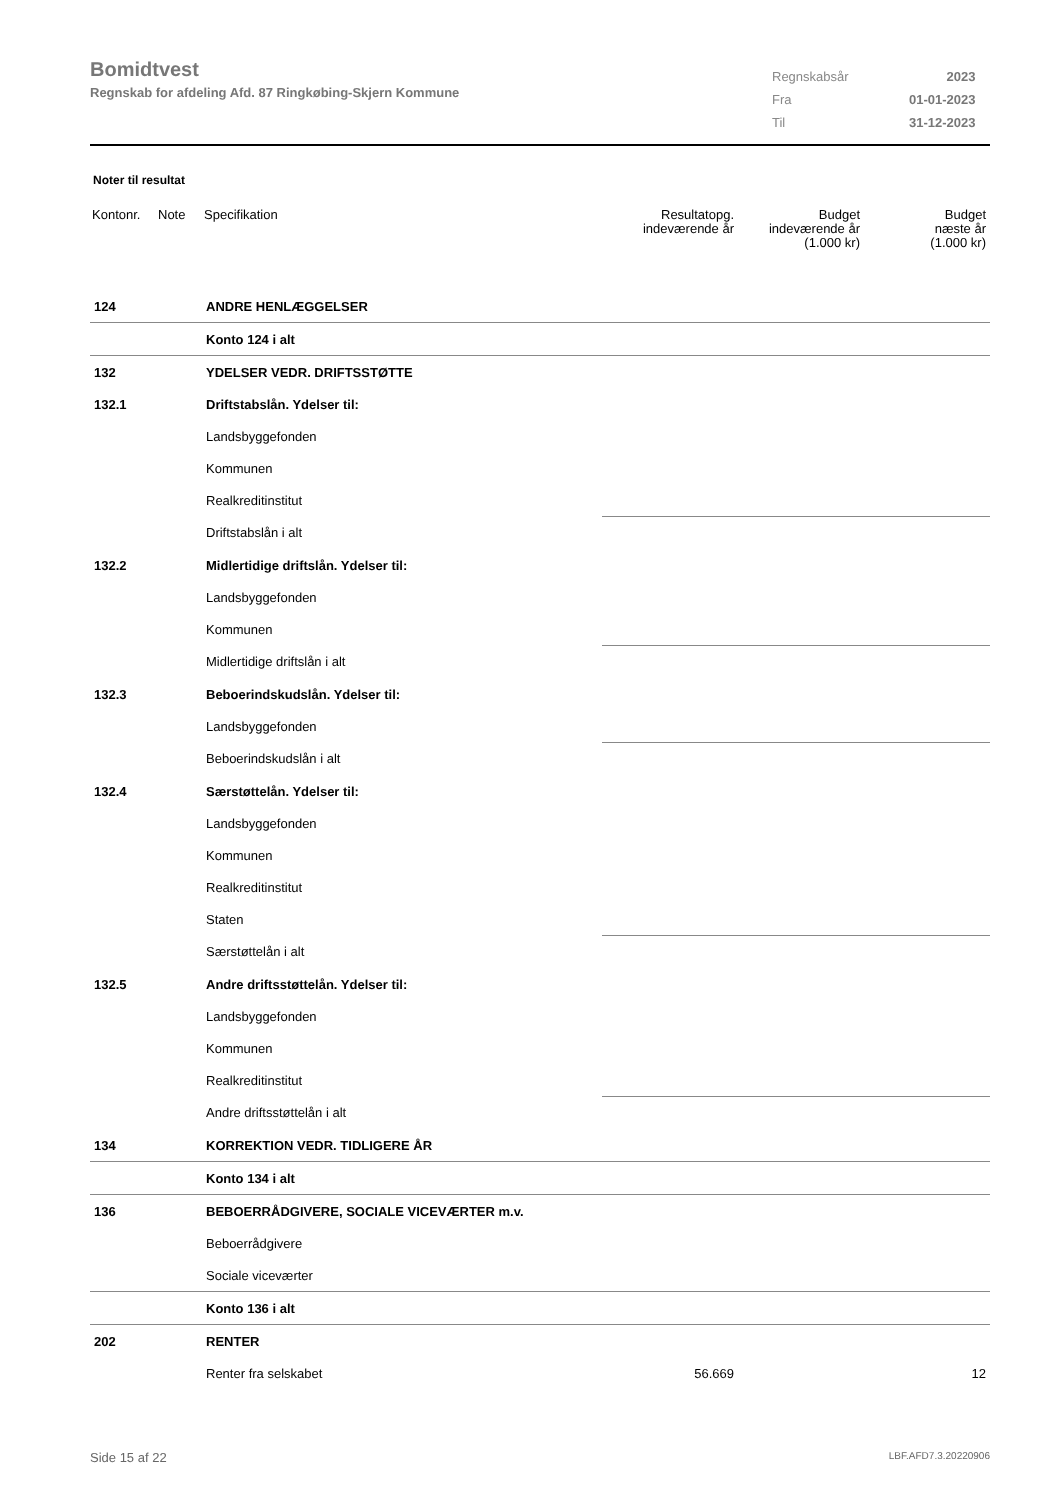Bomidtvest
Regnskab for afdeling Afd. 87 Ringkøbing-Skjern Kommune
| Regnskabsår | 2023 |
| Fra | 01-01-2023 |
| Til | 31-12-2023 |
Noter til resultat
| Kontonr. | Note | Specifikation | Resultatopg. indeværende år | Budget indeværende år (1.000 kr) | Budget næste år (1.000 kr) |
| --- | --- | --- | --- | --- | --- |
| 124 | | ANDRE HENLÆGGELSER | | | |
| | | Konto 124 i alt | | | |
| 132 | | YDELSER VEDR. DRIFTSSTØTTE | | | |
| 132.1 | | Driftstabslån. Ydelser til: | | | |
| | | Landsbyggefonden | | | |
| | | Kommunen | | | |
| | | Realkreditinstitut | | | |
| | | Driftstabslån i alt | | | |
| 132.2 | | Midlertidige driftslån. Ydelser til: | | | |
| | | Landsbyggefonden | | | |
| | | Kommunen | | | |
| | | Midlertidige driftslån i alt | | | |
| 132.3 | | Beboerindskudslån. Ydelser til: | | | |
| | | Landsbyggefonden | | | |
| | | Beboerindskudslån i alt | | | |
| 132.4 | | Særstøttelån. Ydelser til: | | | |
| | | Landsbyggefonden | | | |
| | | Kommunen | | | |
| | | Realkreditinstitut | | | |
| | | Staten | | | |
| | | Særstøttelån i alt | | | |
| 132.5 | | Andre driftsstøttelån. Ydelser til: | | | |
| | | Landsbyggefonden | | | |
| | | Kommunen | | | |
| | | Realkreditinstitut | | | |
| | | Andre driftsstøttelån i alt | | | |
| 134 | | KORREKTION VEDR. TIDLIGERE ÅR | | | |
| | | Konto 134 i alt | | | |
| 136 | | BEBOERRÅDGIVERE, SOCIALE VICEVÆRTER m.v. | | | |
| | | Beboerrådgivere | | | |
| | | Sociale viceværter | | | |
| | | Konto 136 i alt | | | |
| 202 | | RENTER | | | |
| | | Renter fra selskabet | 56.669 | | 12 |
Side 15 af 22 LBF.AFD7.3.20220906